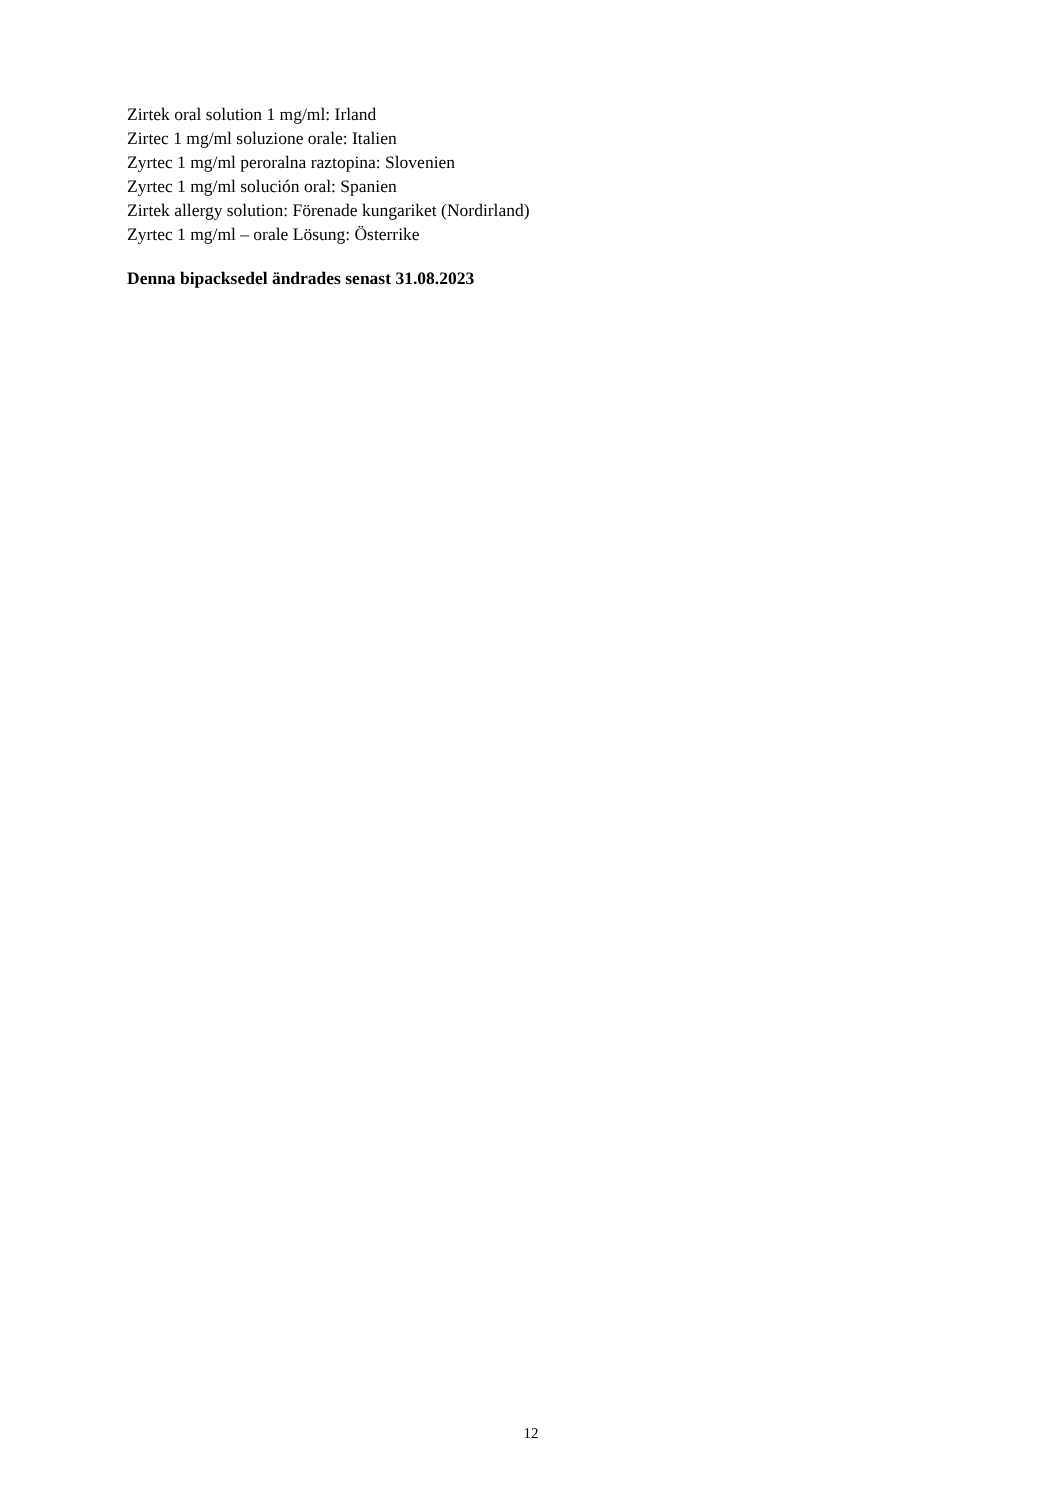Zirtek oral solution 1 mg/ml: Irland
Zirtec 1 mg/ml soluzione orale: Italien
Zyrtec 1 mg/ml peroralna raztopina: Slovenien
Zyrtec 1 mg/ml solución oral: Spanien
Zirtek allergy solution: Förenade kungariket (Nordirland)
Zyrtec 1 mg/ml – orale Lösung: Österrike
Denna bipacksedel ändrades senast 31.08.2023
12